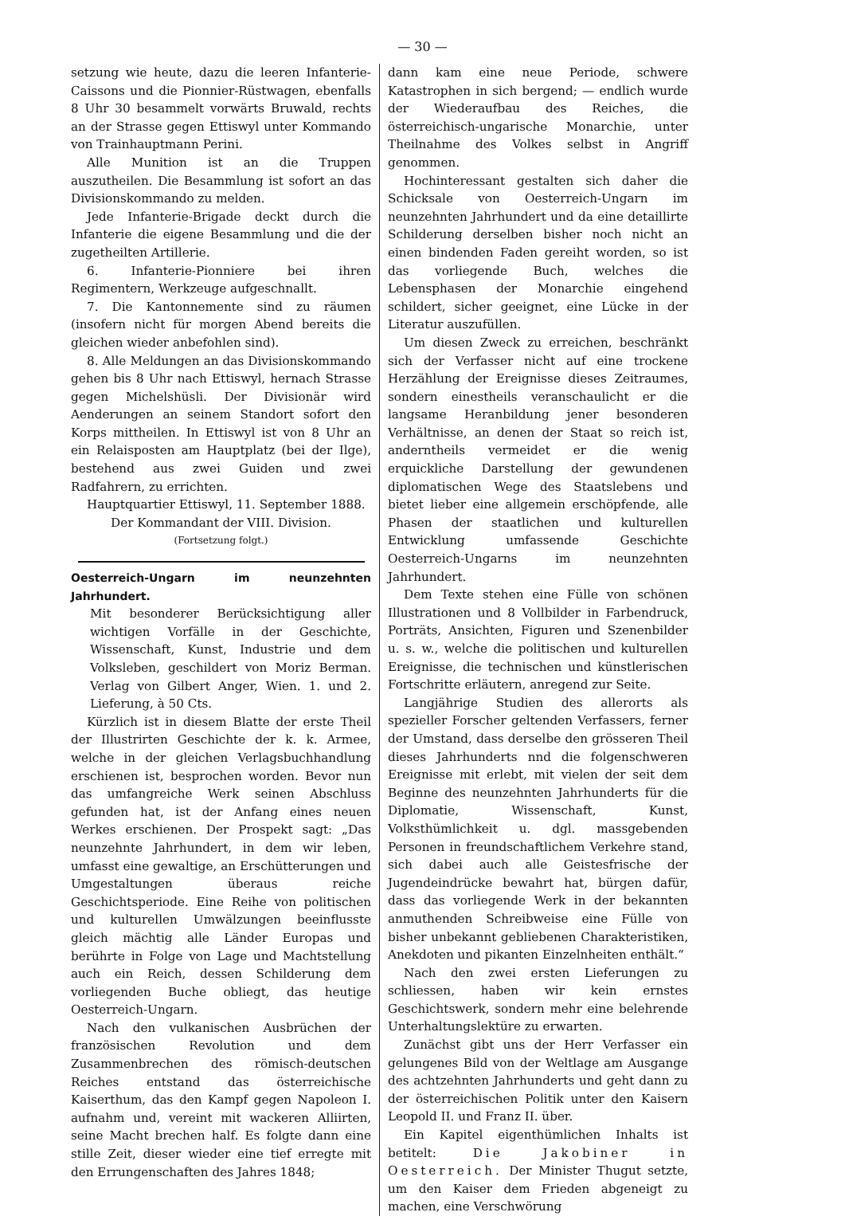— 30 —
setzung wie heute, dazu die leeren Infanterie-Caissons und die Pionnier-Rüstwagen, ebenfalls 8 Uhr 30 besammelt vorwärts Bruwald, rechts an der Strasse gegen Ettiswyl unter Kommando von Trainhauptmann Perini.
Alle Munition ist an die Truppen auszutheilen. Die Besammlung ist sofort an das Divisionskommando zu melden.
Jede Infanterie-Brigade deckt durch die Infanterie die eigene Besammlung und die der zugetheilten Artillerie.
6. Infanterie-Pionniere bei ihren Regimentern, Werkzeuge aufgeschnallt.
7. Die Kantonnemente sind zu räumen (insofern nicht für morgen Abend bereits die gleichen wieder anbefohlen sind).
8. Alle Meldungen an das Divisionskommando gehen bis 8 Uhr nach Ettiswyl, hernach Strasse gegen Michelshüsli. Der Divisionär wird Aenderungen an seinem Standort sofort den Korps mittheilen. In Ettiswyl ist von 8 Uhr an ein Relaisposten am Hauptplatz (bei der Ilge), bestehend aus zwei Guiden und zwei Radfahrern, zu errichten.
Hauptquartier Ettiswyl, 11. September 1888.
Der Kommandant der VIII. Division.
(Fortsetzung folgt.)
Oesterreich-Ungarn im neunzehnten Jahrhundert.
Mit besonderer Berücksichtigung aller wichtigen Vorfälle in der Geschichte, Wissenschaft, Kunst, Industrie und dem Volksleben, geschildert von Moriz Berman. Verlag von Gilbert Anger, Wien. 1. und 2. Lieferung, à 50 Cts.
Kürzlich ist in diesem Blatte der erste Theil der Illustrirten Geschichte der k. k. Armee, welche in der gleichen Verlagsbuchhandlung erschienen ist, besprochen worden. Bevor nun das umfangreiche Werk seinen Abschluss gefunden hat, ist der Anfang eines neuen Werkes erschienen. Der Prospekt sagt: „Das neunzehnte Jahrhundert, in dem wir leben, umfasst eine gewaltige, an Erschütterungen und Umgestaltungen überaus reiche Geschichtsperiode. Eine Reihe von politischen und kulturellen Umwälzungen beeinflusste gleich mächtig alle Länder Europas und berührte in Folge von Lage und Machtstellung auch ein Reich, dessen Schilderung dem vorliegenden Buche obliegt, das heutige Oesterreich-Ungarn.
Nach den vulkanischen Ausbrüchen der französischen Revolution und dem Zusammenbrechen des römisch-deutschen Reiches entstand das österreichische Kaiserthum, das den Kampf gegen Napoleon I. aufnahm und, vereint mit wackeren Alliirten, seine Macht brechen half. Es folgte dann eine stille Zeit, dieser wieder eine tief erregte mit den Errungenschaften des Jahres 1848;
dann kam eine neue Periode, schwere Katastrophen in sich bergend; — endlich wurde der Wiederaufbau des Reiches, die österreichisch-ungarische Monarchie, unter Theilnahme des Volkes selbst in Angriff genommen.
Hochinteressant gestalten sich daher die Schicksale von Oesterreich-Ungarn im neunzehnten Jahrhundert und da eine detaillirte Schilderung derselben bisher noch nicht an einen bindenden Faden gereiht worden, so ist das vorliegende Buch, welches die Lebensphasen der Monarchie eingehend schildert, sicher geeignet, eine Lücke in der Literatur auszufüllen.
Um diesen Zweck zu erreichen, beschränkt sich der Verfasser nicht auf eine trockene Herzählung der Ereignisse dieses Zeitraumes, sondern einestheils veranschaulicht er die langsame Heranbildung jener besonderen Verhältnisse, an denen der Staat so reich ist, anderntheils vermeidet er die wenig erquickliche Darstellung der gewundenen diplomatischen Wege des Staatslebens und bietet lieber eine allgemein erschöpfende, alle Phasen der staatlichen und kulturellen Entwicklung umfassende Geschichte Oesterreich-Ungarns im neunzehnten Jahrhundert.
Dem Texte stehen eine Fülle von schönen Illustrationen und 8 Vollbilder in Farbendruck, Porträts, Ansichten, Figuren und Szenenbilder u. s. w., welche die politischen und kulturellen Ereignisse, die technischen und künstlerischen Fortschritte erläutern, anregend zur Seite.
Langjährige Studien des allerorts als spezieller Forscher geltenden Verfassers, ferner der Umstand, dass derselbe den grösseren Theil dieses Jahrhunderts nnd die folgenschweren Ereignisse mit erlebt, mit vielen der seit dem Beginne des neunzehnten Jahrhunderts für die Diplomatie, Wissenschaft, Kunst, Volksthümlichkeit u. dgl. massgebenden Personen in freundschaftlichem Verkehre stand, sich dabei auch alle Geistesfrische der Jugendeindrücke bewahrt hat, bürgen dafür, dass das vorliegende Werk in der bekannten anmuthenden Schreibweise eine Fülle von bisher unbekannt gebliebenen Charakteristiken, Anekdoten und pikanten Einzelnheiten enthält.“
Nach den zwei ersten Lieferungen zu schliessen, haben wir kein ernstes Geschichtswerk, sondern mehr eine belehrende Unterhaltungslektüre zu erwarten.
Zunächst gibt uns der Herr Verfasser ein gelungenes Bild von der Weltlage am Ausgange des achtzehnten Jahrhunderts und geht dann zu der österreichischen Politik unter den Kaisern Leopold II. und Franz II. über.
Ein Kapitel eigenthümlichen Inhalts ist betitelt: Die Jakobiner in Oesterreich. Der Minister Thugut setzte, um den Kaiser dem Frieden abgeneigt zu machen, eine Verschwörung